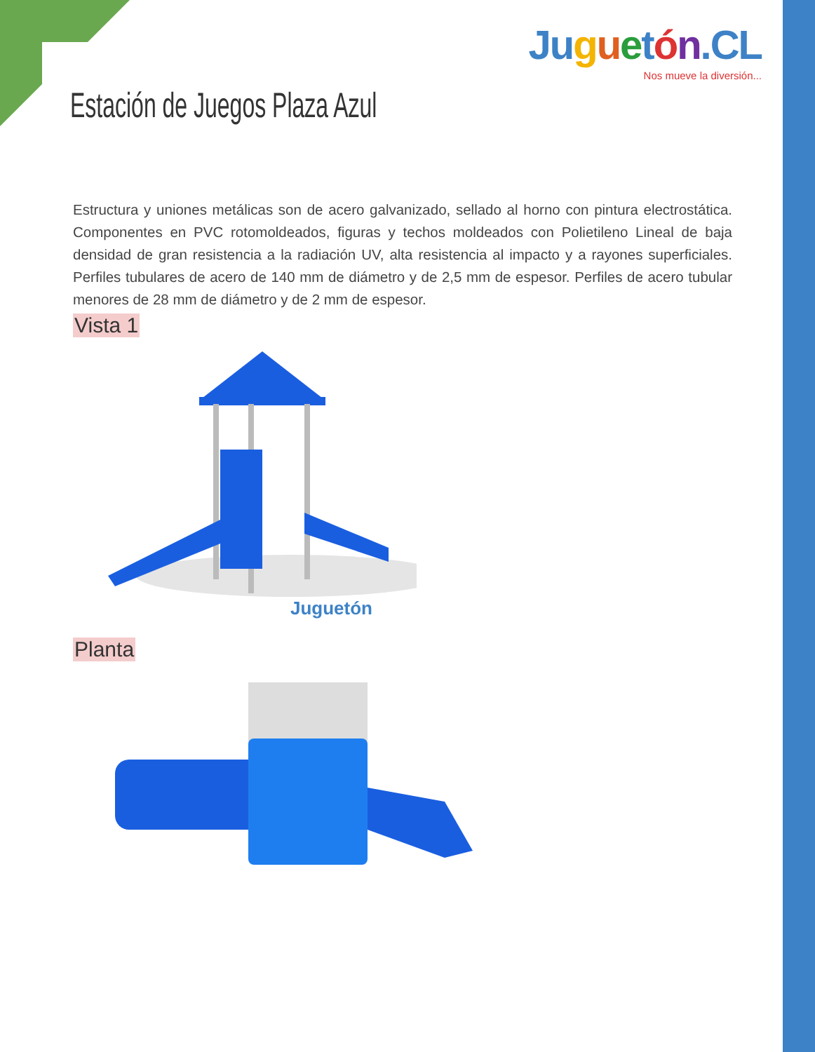Ju guetón.CL
Nos mueve la diversión...
Estación de Juegos Plaza Azul
Estructura y uniones metálicas son de acero galvanizado, sellado al horno con pintura electrostática. Componentes en PVC rotomoldeados, figuras y techos moldeados con Polietileno Lineal de baja densidad de gran resistencia a la radiación UV, alta resistencia al impacto y a rayones superficiales. Perfiles tubulares de acero de 140 mm de diámetro y de 2,5 mm de espesor. Perfiles de acero tubular menores de 28 mm de diámetro y de 2 mm de espesor.
Vista 1
Juguetón
Planta